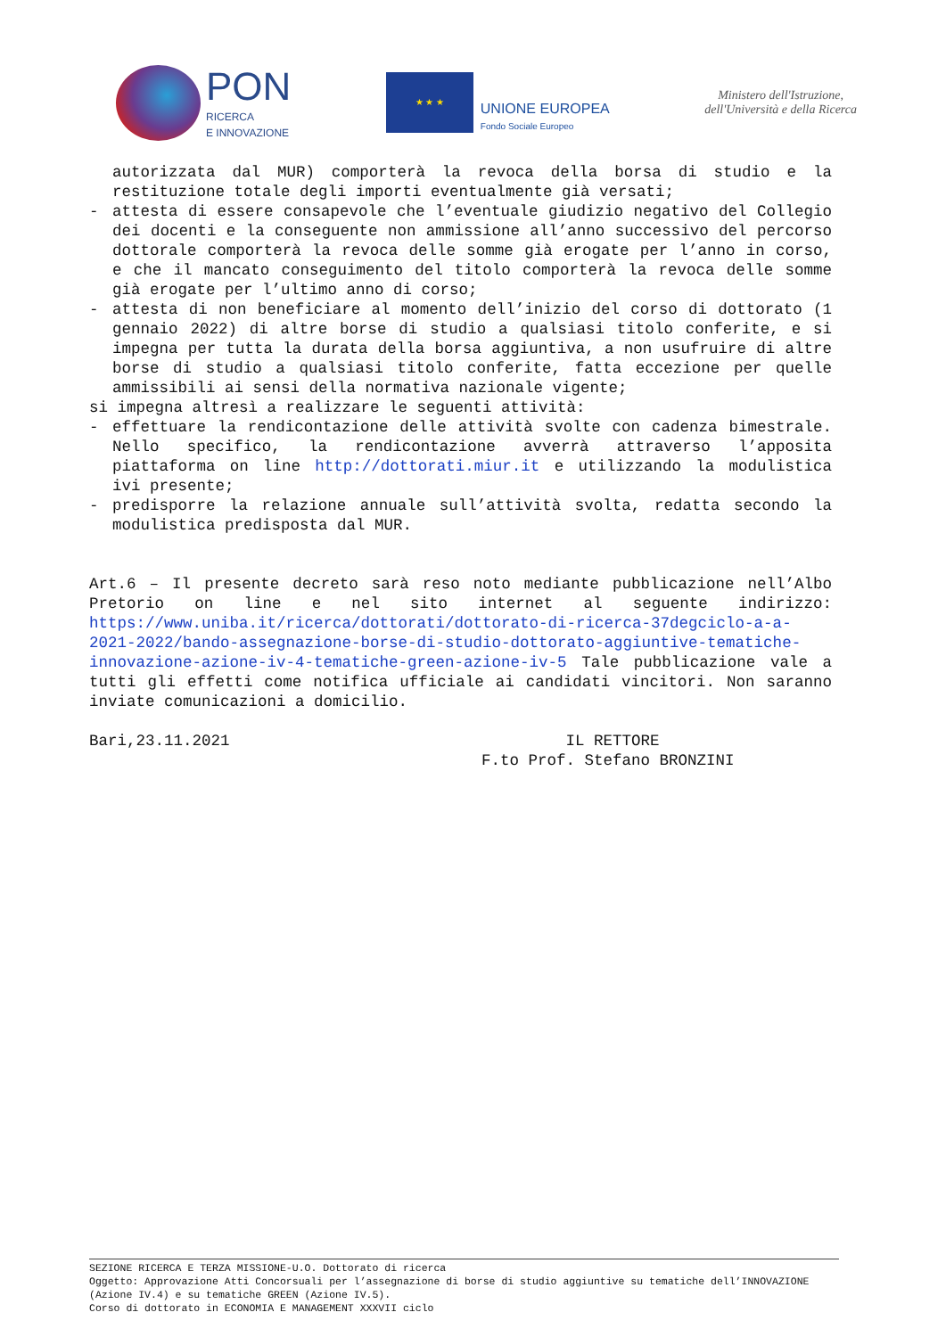PON
RICERCA
E INNOVAZIONE
★ ★ ★
UNIONE EUROPEA
Fondo Sociale Europeo
Ministero dell'Istruzione,
dell'Università e della Ricerca
autorizzata dal MUR) comporterà la revoca della borsa di studio e la restituzione totale degli importi eventualmente già versati;
- attesta di essere consapevole che l’eventuale giudizio negativo del Collegio dei docenti e la conseguente non ammissione all’anno successivo del percorso dottorale comporterà la revoca delle somme già erogate per l’anno in corso, e che il mancato conseguimento del titolo comporterà la revoca delle somme già erogate per l’ultimo anno di corso;
- attesta di non beneficiare al momento dell’inizio del corso di dottorato (1 gennaio 2022) di altre borse di studio a qualsiasi titolo conferite, e si impegna per tutta la durata della borsa aggiuntiva, a non usufruire di altre borse di studio a qualsiasi titolo conferite, fatta eccezione per quelle ammissibili ai sensi della normativa nazionale vigente;
si impegna altresì a realizzare le seguenti attività:
- effettuare la rendicontazione delle attività svolte con cadenza bimestrale. Nello specifico, la rendicontazione avverrà attraverso l’apposita piattaforma on line http://dottorati.miur.it e utilizzando la modulistica ivi presente;
- predisporre la relazione annuale sull’attività svolta, redatta secondo la modulistica predisposta dal MUR.
Art.6 – Il presente decreto sarà reso noto mediante pubblicazione nell’Albo Pretorio on line e nel sito internet al seguente indirizzo: https://www.uniba.it/ricerca/dottorati/dottorato-di-ricerca-37degciclo-a-a-2021-2022/bando-assegnazione-borse-di-studio-dottorato-aggiuntive-tematiche-innovazione-azione-iv-4-tematiche-green-azione-iv-5 Tale pubblicazione vale a tutti gli effetti come notifica ufficiale ai candidati vincitori. Non saranno inviate comunicazioni a domicilio.
Bari,23.11.2021 IL RETTORE
F.to Prof. Stefano BRONZINI
SEZIONE RICERCA E TERZA MISSIONE-U.O. Dottorato di ricerca
Oggetto: Approvazione Atti Concorsuali per l’assegnazione di borse di studio aggiuntive su tematiche dell’INNOVAZIONE (Azione IV.4) e su tematiche GREEN (Azione IV.5).
Corso di dottorato in ECONOMIA E MANAGEMENT XXXVII ciclo